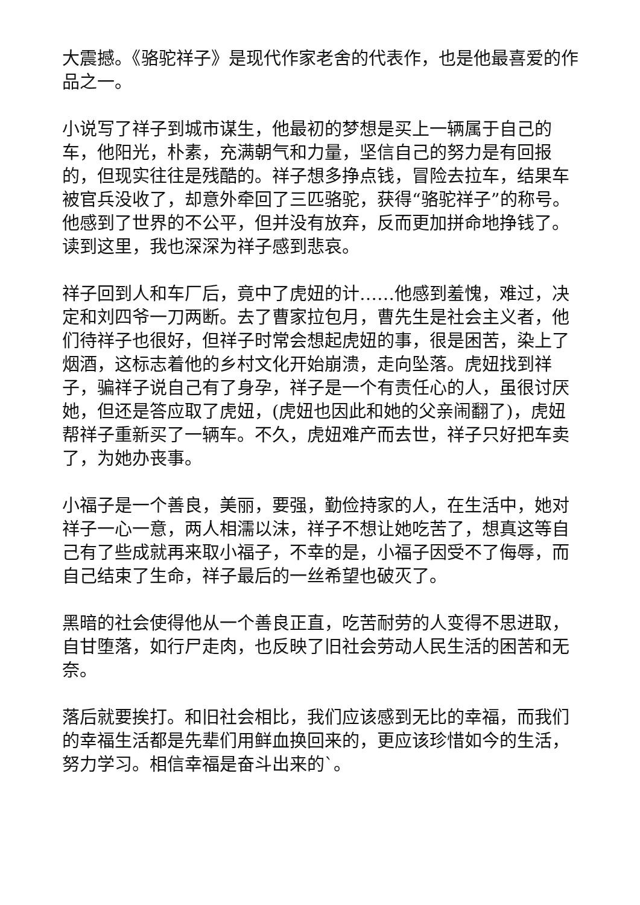大震撼。《骆驼祥子》是现代作家老舍的代表作，也是他最喜爱的作品之一。
小说写了祥子到城市谋生，他最初的梦想是买上一辆属于自己的车，他阳光，朴素，充满朝气和力量，坚信自己的努力是有回报的，但现实往往是残酷的。祥子想多挣点钱，冒险去拉车，结果车被官兵没收了，却意外牵回了三匹骆驼，获得“骆驼祥子”的称号。他感到了世界的不公平，但并没有放弃，反而更加拼命地挣钱了。读到这里，我也深深为祥子感到悲哀。
祥子回到人和车厂后，竟中了虎妞的计……他感到羞愧，难过，决定和刘四爷一刀两断。去了曹家拉包月，曹先生是社会主义者，他们待祥子也很好，但祥子时常会想起虎妞的事，很是困苦，染上了烟酒，这标志着他的乡村文化开始崩溃，走向坠落。虎妞找到祥子，骗祥子说自己有了身孕，祥子是一个有责任心的人，虽很讨厌她，但还是答应取了虎妞，(虎妞也因此和她的父亲闹翻了)，虎妞帮祥子重新买了一辆车。不久，虎妞难产而去世，祥子只好把车卖了，为她办丧事。
小福子是一个善良，美丽，要强，勤俭持家的人，在生活中，她对祥子一心一意，两人相濡以沫，祥子不想让她吃苦了，想真这等自己有了些成就再来取小福子，不幸的是，小福子因受不了侮辱，而自己结束了生命，祥子最后的一丝希望也破灭了。
黑暗的社会使得他从一个善良正直，吃苦耐劳的人变得不思进取，自甘堕落，如行尸走肉，也反映了旧社会劳动人民生活的困苦和无奈。
落后就要挨打。和旧社会相比，我们应该感到无比的幸福，而我们的幸福生活都是先辈们用鲜血换回来的，更应该珍惜如今的生活，努力学习。相信幸福是奋斗出来的`。